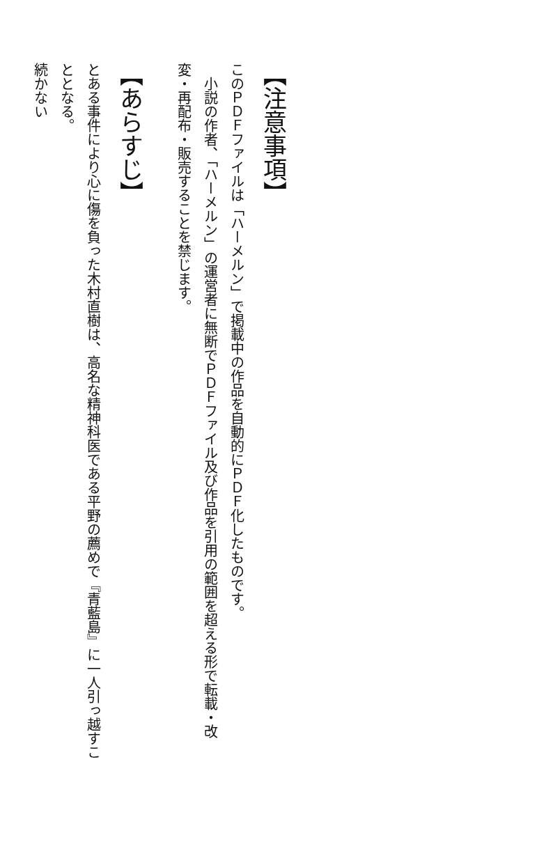【注意事項】
このＰＤＦファイルは「ハーメルン」で掲載中の作品を自動的にＰＤＦ化したものです。
小説の作者、「ハーメルン」の運営者に無断でＰＤＦファイル及び作品を引用の範囲を超える形で転載・改変・再配布・販売することを禁じます。
【あらすじ】
とある事件により心に傷を負った木村直樹は、高名な精神科医である平野の薦めで『青藍島』に一人引っ越すこととなる。
続かない